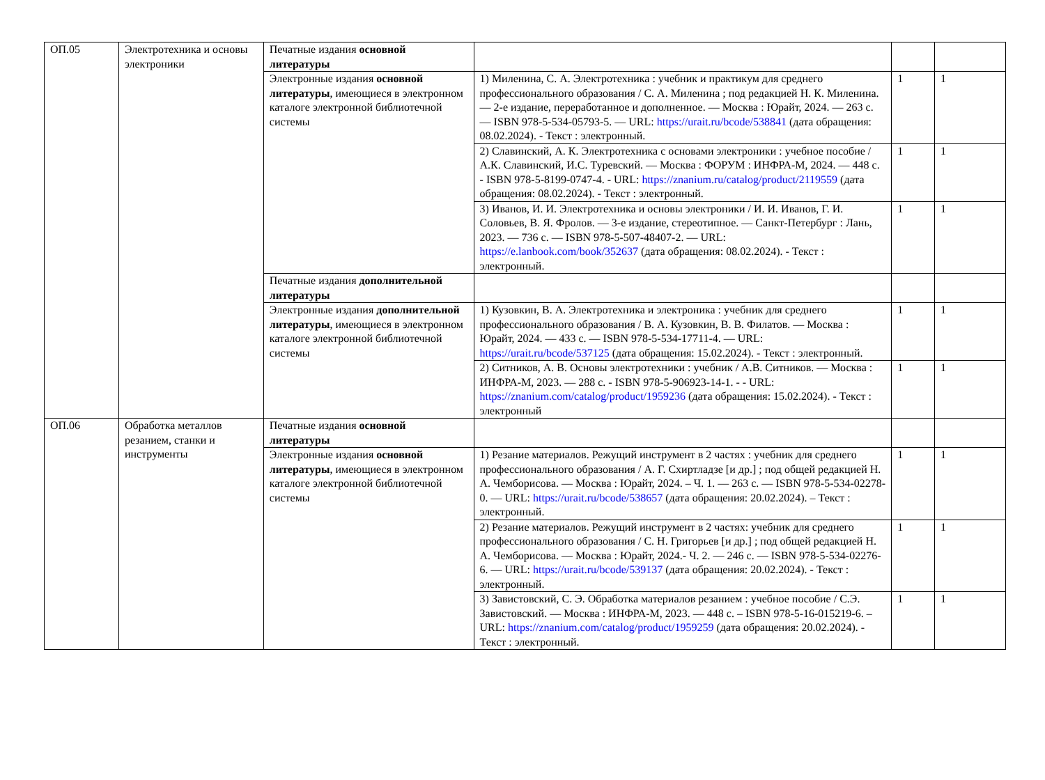| ОП.05 | Электротехника и основы электроники | Печатные издания основной литературы | | | |
| | | Электронные издания основной литературы , имеющиеся в электронном каталоге электронной библиотечной системы | 1) Миленина, С. А. Электротехника : учебник и практикум для среднего профессионального образования / С. А. Миленина ; под редакцией Н. К. Миленина. — 2-е издание, переработанное и дополненное. — Москва : Юрайт, 2024. — 263 с. — ISBN 978-5-534-05793-5. — URL: https://urait.ru/bcode/538841 (дата обращения: 08.02.2024). - Текст : электронный. | 1 | 1 |
| | | | 2) Славинский, А. К. Электротехника с основами электроники : учебное пособие / А.К. Славинский, И.С. Туревский. — Москва : ФОРУМ : ИНФРА-М, 2024. — 448 с. - ISBN 978-5-8199-0747-4. - URL: https://znanium.ru/catalog/product/2119559 (дата обращения: 08.02.2024). - Текст : электронный. | 1 | 1 |
| | | | 3) Иванов, И. И. Электротехника и основы электроники / И. И. Иванов, Г. И. Соловьев, В. Я. Фролов. — 3-е издание, стереотипное. — Санкт-Петербург : Лань, 2023. — 736 с. — ISBN 978-5-507-48407-2. — URL: https://e.lanbook.com/book/352637 (дата обращения: 08.02.2024). - Текст : электронный. | 1 | 1 |
| | | Печатные издания дополнительной литературы | | | |
| | | Электронные издания дополнительной литературы , имеющиеся в электронном каталоге электронной библиотечной системы | 1) Кузовкин, В. А. Электротехника и электроника : учебник для среднего профессионального образования / В. А. Кузовкин, В. В. Филатов. — Москва : Юрайт, 2024. — 433 с. — ISBN 978-5-534-17711-4. — URL: https://urait.ru/bcode/537125 (дата обращения: 15.02.2024). - Текст : электронный. | 1 | 1 |
| | | | 2) Ситников, А. В. Основы электротехники : учебник / А.В. Ситников. — Москва : ИНФРА-М, 2023. — 288 с. - ISBN 978-5-906923-14-1. - - URL: https://znanium.com/catalog/product/1959236 (дата обращения: 15.02.2024). - Текст : электронный | 1 | 1 |
| ОП.06 | Обработка металлов резанием, станки и инструменты | Печатные издания основной литературы | | | |
| | | Электронные издания основной литературы , имеющиеся в электронном каталоге электронной библиотечной системы | 1) Резание материалов. Режущий инструмент в 2 частях : учебник для среднего профессионального образования / А. Г. Схиртладзе [и др.] ; под общей редакцией Н. А. Чемборисова. — Москва : Юрайт, 2024. – Ч. 1. — 263 с. — ISBN 978-5-534-02278-0. — URL: https://urait.ru/bcode/538657 (дата обращения: 20.02.2024). – Текст : электронный. | 1 | 1 |
| | | | 2) Резание материалов. Режущий инструмент в 2 частях: учебник для среднего профессионального образования / С. Н. Григорьев [и др.] ; под общей редакцией Н. А. Чемборисова. — Москва : Юрайт, 2024.- Ч. 2. — 246 с. — ISBN 978-5-534-02276-6. — URL: https://urait.ru/bcode/539137 (дата обращения: 20.02.2024). - Текст : электронный. | 1 | 1 |
| | | | 3) Завистовский, С. Э. Обработка материалов резанием : учебное пособие / С.Э. Завистовский. — Москва : ИНФРА-М, 2023. — 448 с. – ISBN 978-5-16-015219-6. – URL: https://znanium.com/catalog/product/1959259 (дата обращения: 20.02.2024). - Текст : электронный. | 1 | 1 |